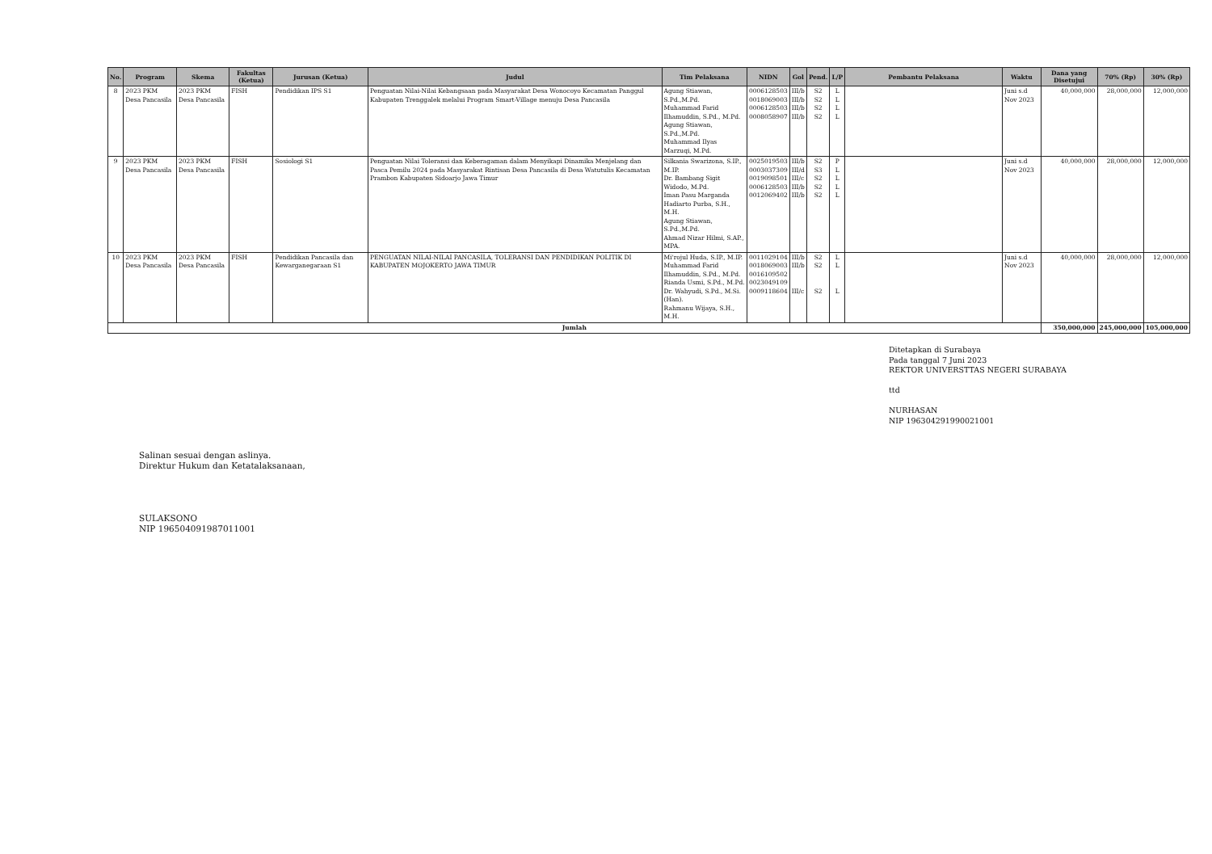| No. | Program | Skema | Fakultas (Ketua) | Jurusan (Ketua) | Judul | Tim Pelaksana | NIDN | Gol | Pend. | L/P | Pembantu Pelaksana | Waktu | Dana yang Disetujui | 70% (Rp) | 30% (Rp) |
| --- | --- | --- | --- | --- | --- | --- | --- | --- | --- | --- | --- | --- | --- | --- | --- |
| 8 | 2023 PKM Desa Pancasila | 2023 PKM Desa Pancasila | FISH | Pendidikan IPS S1 | Penguatan Nilai-Nilai Kebangsaan pada Masyarakat Desa Wonocoyo Kecamatan Panggul Kabupaten Trenggalek melalui Program Smart-Village menuju Desa Pancasila | Agung Stiawan, S.Pd.,M.Pd. Muhammad Farid Ilhamuddin, S.Pd., M.Pd. Agung Stiawan, S.Pd.,M.Pd. Muhammad Ilyas Marzuqi, M.Pd. | 0006128503 0018069003 0006128503 0008058907 | III/b III/b III/b III/b | S2 S2 S2 S2 | L L L L | | Juni s.d Nov 2023 | 40,000,000 | 28,000,000 | 12,000,000 |
| 9 | 2023 PKM Desa Pancasila | 2023 PKM Desa Pancasila | FISH | Sosiologi S1 | Penguatan Nilai Toleransi dan Keberagaman dalam Menyikapi Dinamika Menjelang dan Pasca Pemilu 2024 pada Masyarakat Rintisan Desa Pancasila di Desa Watutulis Kecamatan Prambon Kabupaten Sidoarjo Jawa Timur | Silkania Swarizona, S.IP., M.IP. Dr. Bambang Sigit Widodo, M.Pd. Iman Pasu Marganda Hadiarto Purba, S.H., M.H. Agung Stiawan, S.Pd.,M.Pd. Ahmad Nizar Hilmi, S.AP., MPA. | 0025019503 0003037309 0019098501 0006128503 0012069402 | III/b III/d III/c III/b III/b | S2 S3 S2 S2 S2 | P L L L L | | Juni s.d Nov 2023 | 40,000,000 | 28,000,000 | 12,000,000 |
| 10 | 2023 PKM Desa Pancasila | 2023 PKM Desa Pancasila | FISH | Pendidikan Pancasila dan Kewarganegaraan S1 | PENGUATAN NILAI-NILAI PANCASILA, TOLERANSI DAN PENDIDIKAN POLITIK DI KABUPATEN MOJOKERTO JAWA TIMUR | Mi'rojul Huda, S.IP., M.IP. Muhammad Farid Ilhamuddin, S.Pd., M.Pd. Rianda Usmi, S.Pd., M.Pd. Dr. Wahyudi, S.Pd., M.Si. (Han). Rahmanu Wijaya, S.H., M.H. | 0011029104 0018069003 0016109502 0023049109 0009118604 | III/b III/b III/c | S2 S2 S2 | L L L | | Juni s.d Nov 2023 | 40,000,000 | 28,000,000 | 12,000,000 |
| Jumlah | | | | | | | | | | | | | 350,000,000 | 245,000,000 | 105,000,000 |
Ditetapkan di Surabaya
Pada tanggal 7 Juni 2023
REKTOR UNIVERSTTAS NEGERI SURABAYA
ttd
NURHASAN
NIP 196304291990021001
Salinan sesuai dengan aslinya.
Direktur Hukum dan Ketatalaksanaan,
SULAKSONO
NIP 196504091987011001